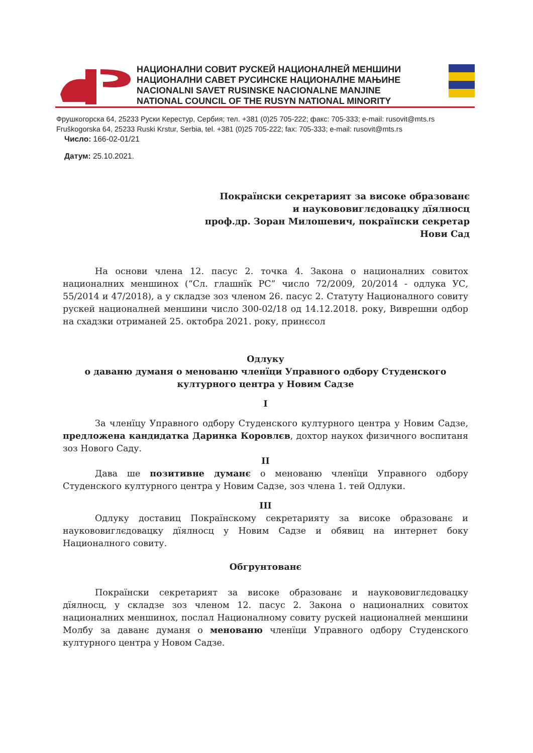НАЦИОНАЛНИ СОВИТ РУСКЕЙ НАЦИОНАЛНЕЙ МЕНШИНИ
НАЦИОНАЛНИ САВЕТ РУСИНСКЕ НАЦИОНАЛНЕ МАЊИНЕ
NACIONALNI SAVET RUSINSKE NACIONALNE MANJINE
NATIONAL COUNCIL OF THE RUSYN NATIONAL MINORITY
Фрушкогорска 64, 25233 Руски Керестур, Сербия; тел. +381 (0)25 705-222; факс: 705-333; e-mail: rusovit@mts.rs
Fruškogorska 64, 25233 Ruski Krstur, Serbia, tel. +381 (0)25 705-222; fax: 705-333; e-mail: rusovit@mts.rs
Число: 166-02-01/21
Датум: 25.10.2021.
Покраїнски секретарият за високе образованє
и наукововиглєдовацку дїялносц
проф.др. Зоран Милошевич, покраїнски секретар
Нови Сад
На основи члена 12. пасус 2. точка 4. Закона о националних совитох националних меншинох (“Сл. глашнїк РС” число 72/2009, 20/2014 - одлука УС, 55/2014 и 47/2018), а у складзе зоз членом 26. пасус 2. Статуту Националного совиту рускей националней меншини число 300-02/18 од 14.12.2018. року, Виврешни одбор на схадзки отриманей 25. октобра 2021. року, принєсол
Одлуку
о даваню думаня о менованю членїци Управного одбору Студенского културного центра у Новим Садзе
I
За членїцу Управного одбору Студенского културного центра у Новим Садзе, предложена кандидатка Даринка Коровлєв, дохтор наукох физичного воспитаня зоз Нового Саду.
II
Дава ше позитивне думанє о менованю членїци Управного одбору Студенского културного центра у Новим Садзе, зоз члена 1. тей Одлуки.
III
Одлуку доставиц Покраїнскому секретарияту за високе образованє и наукововиглєдовацку дїялносц у Новим Садзе и обявиц на интернет боку Националного совиту.
Обгрунтованє
Покраїнски секретарият за високе образованє и наукововиглєдовацку дїялносц, у складзе зоз членом 12. пасус 2. Закона о националних совитох националних меншинох, послал Националному совиту рускей националней меншини Молбу за даванє думаня о менованю членїци Управного одбору Студенского културного центра у Новом Садзе.